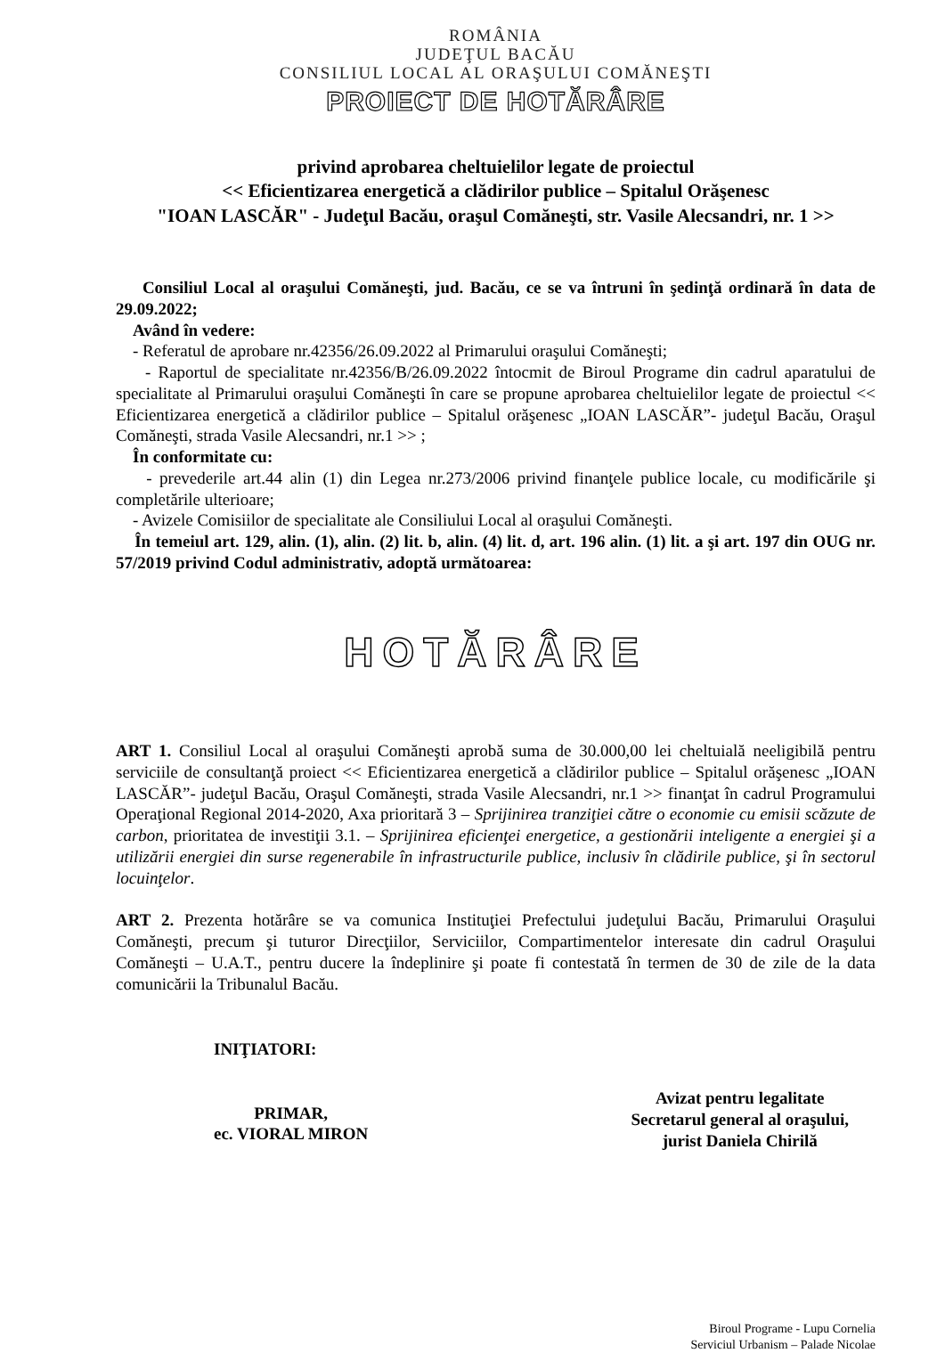ROMÂNIA
JUDEŢUL BACĂU
CONSILIUL LOCAL AL ORAŞULUI COMĂNEŞTI
PROIECT DE HOTĂRÂRE
privind aprobarea cheltuielilor legate de proiectul
<< Eficientizarea energetică a clădirilor publice – Spitalul Orăşenesc
"IOAN LASCĂR" - Judeţul Bacău, oraşul Comăneşti, str. Vasile Alecsandri, nr. 1 >>
Consiliul Local al oraşului Comăneşti, jud. Bacău, ce se va întruni în şedinţă ordinară în data de 29.09.2022;
Având în vedere:
- Referatul de aprobare nr.42356/26.09.2022 al Primarului oraşului Comăneşti;
- Raportul de specialitate nr.42356/B/26.09.2022 întocmit de Biroul Programe din cadrul aparatului de specialitate al Primarului oraşului Comăneşti în care se propune aprobarea cheltuielilor legate de proiectul << Eficientizarea energetică a clădirilor publice – Spitalul orăşenesc „IOAN LASCĂR”- judeţul Bacău, Oraşul Comăneşti, strada Vasile Alecsandri, nr.1 >> ;
În conformitate cu:
- prevederile art.44 alin (1) din Legea nr.273/2006 privind finanţele publice locale, cu modificările şi completările ulterioare;
- Avizele Comisiilor de specialitate ale Consiliului Local al oraşului Comăneşti.
În temeiul art. 129, alin. (1), alin. (2) lit. b, alin. (4) lit. d, art. 196 alin. (1) lit. a şi art. 197 din OUG nr. 57/2019 privind Codul administrativ, adoptă următoarea:
HOTĂRÂRE
ART 1. Consiliul Local al oraşului Comăneşti aprobă suma de 30.000,00 lei cheltuială neeligibilă pentru serviciile de consultanţă proiect << Eficientizarea energetică a clădirilor publice – Spitalul orăşenesc „IOAN LASCĂR”- judeţul Bacău, Oraşul Comăneşti, strada Vasile Alecsandri, nr.1 >> finanţat în cadrul Programului Operaţional Regional 2014-2020, Axa prioritară 3 – Sprijinirea tranziţiei către o economie cu emisii scăzute de carbon, prioritatea de investiţii 3.1. – Sprijinirea eficienţei energetice, a gestionării inteligente a energiei şi a utilizării energiei din surse regenerabile în infrastructurile publice, inclusiv în clădirile publice, şi în sectorul locuinţelor.
ART 2. Prezenta hotărâre se va comunica Instituţiei Prefectului judeţului Bacău, Primarului Oraşului Comăneşti, precum şi tuturor Direcţiilor, Serviciilor, Compartimentelor interesate din cadrul Oraşului Comăneşti – U.A.T., pentru ducere la îndeplinire şi poate fi contestată în termen de 30 de zile de la data comunicării la Tribunalul Bacău.
INIŢIATORI:
PRIMAR,
ec. VIORAL MIRON
Avizat pentru legalitate
Secretarul general al oraşului,
jurist Daniela Chirilă
Biroul Programe - Lupu Cornelia
Serviciul Urbanism – Palade Nicolae